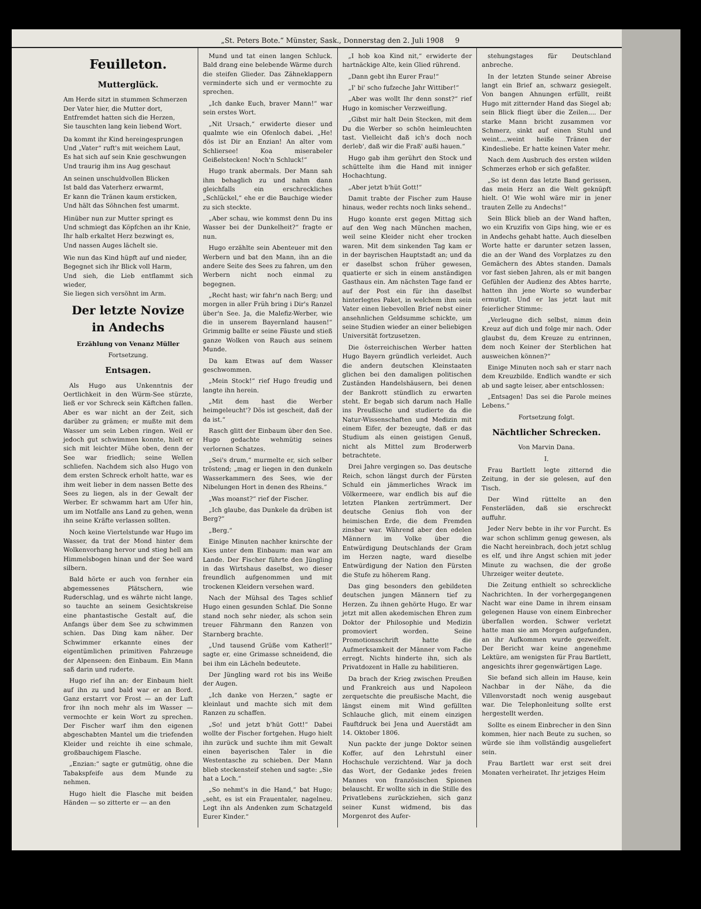„St. Peters Bote.“ Münster, Sask., Donnerstag den 2. Juli 1908 9
Feuilleton.
Mutterglück.
Am Herde sitzt in stummen Schmerzen
Der Vater hier, die Mutter dort,
Entfremdet hatten sich die Herzen,
Sie tauschten lang kein liebend Wort.
Da kommt ihr Kind hereingesprungen
Und „Vater“ ruft's mit weichem Laut,
Es hat sich auf sein Knie geschwungen
Und traurig ihm ins Aug geschaut
An seinen unschuldvollen Blicken
Ist bald das Vaterherz erwarmt,
Er kann die Tränen kaum ersticken,
Und hält das Söhnchen fest umarmt.
Hinüber nun zur Mutter springt es
Und schmiegt das Köpfchen an ihr Knie,
Ihr halb erkaltet Herz bezwingt es,
Und nassen Auges lächelt sie.
Wie nun das Kind hüpft auf und nieder,
Begegnet sich ihr Blick voll Harm,
Und sieh, die Lieb entflammt sich wieder,
Sie liegen sich versöhnt im Arm.
Der letzte Novize in Andechs
Erzählung von Venanz Müller
Fortsetzung.
Entsagen.
Als Hugo aus Unkenntnis der Oertlichkeit in den Würm-See stürzte, ließ er vor Schreck sein Käftchen fallen. Aber es war nicht an der Zeit, sich darüber zu grämen; er mußte mit dem Wasser um sein Leben ringen. Weil er jedoch gut schwimmen konnte, hielt er sich mit leichter Mühe oben, denn der See war friedlich; seine Wellen schliefen. Nachdem sich also Hugo von dem ersten Schreck erholt hatte, war es ihm weit lieber in dem nassen Bette des Sees zu liegen, als in der Gewalt der Werber. Er schwamm hart am Ufer hin, um im Notfalle ans Land zu gehen, wenn ihn seine Kräfte verlassen sollten.
Noch keine Viertelstunde war Hugo im Wasser, da trat der Mond hinter dem Wolkenvorhang hervor und stieg hell am Himmelsbogen hinan und der See ward silbern.
Bald hörte er auch von fernher ein abgemessenes Plätschern, wie Ruderschlag, und es währte nicht lange, so tauchte an seinem Gesichtskreise eine phantastische Gestalt auf, die Anfangs über dem See zu schwimmen schien. Das Ding kam näher. Der Schwimmer erkannte eines der eigentümlichen primitiven Fahrzeuge der Alpenseen: den Einbaum. Ein Mann saß darin und ruderte.
Hugo rief ihn an: der Einbaum hielt auf ihn zu und bald war er an Bord. Ganz erstarrt vor Frost — an der Luft fror ihn noch mehr als im Wasser — vermochte er kein Wort zu sprechen. Der Fischer warf ihm den eigenen abgeschabten Mantel um die triefenden Kleider und reichte ih eine schmale, großbauchigem Flasche.
„Enzian:“ sagte er gutmütig, ohne die Tabakspfeife aus dem Munde zu nehmen.
Hugo hielt die Flasche mit beiden Händen — so zitterte er — an den
Mund und tat einen langen Schluck. Bald drang eine belebende Wärme durch die steifen Glieder. Das Zähneklappern verminderte sich und er vermochte zu sprechen.
„Ich danke Euch, braver Mann!“ war sein erstes Wort.
„Nit Ursach,“ erwiderte dieser und qualmte wie ein Ofenloch dabei. „He! dös ist Dir an Enzian! An alter vom Schliersee! Koa miserabeler Geißelstecken! Noch'n Schluck!“
Hugo trank abermals. Der Mann sah ihm behaglich zu und nahm dann gleichfalls ein erschreckliches „Schlückel,“ ehe er die Bauchige wieder zu sich steckte.
„Aber schau, wie kommst denn Du ins Wasser bei der Dunkelheit?“ fragte er nun.
Hugo erzählte sein Abenteuer mit den Werbern und bat den Mann, ihn an die andere Seite des Sees zu fahren, um den Werbern nicht noch einmal zu begegnen.
„Recht hast; wir fahr'n nach Berg; und morgen in aller Früh bring i Dir's Ranzel über'n See. Ja, die Malefiz-Werber, wie die in unserem Bayernland hausen!“ Grimmig ballte er seine Fäuste und stieß ganze Wolken von Rauch aus seinem Munde.
Da kam Etwas auf dem Wasser geschwommen.
„Mein Stock!“ rief Hugo freudig und langte ihn herein.
„Mit dem hast die Werber heimgeleucht'? Dös ist gescheit, daß der da ist.“
Rasch glitt der Einbaum über den See. Hugo gedachte wehmütig seines verlornen Schatzes.
„Sei's drum,“ murmelte er, sich selber tröstend; „mag er liegen in den dunkeln Wasserkammern des Sees, wie der Nibelungen Hort in denen des Rheins.“
„Was moanst?“ rief der Fischer.
„Ich glaube, das Dunkele da drüben ist Berg?“
„Berg.“
Einige Minuten nachher knirschte der Kies unter dem Einbaum: man war am Lande. Der Fischer führte den Jüngling in das Wirtshaus daselbst, wo dieser freundlich aufgenommen und mit trockenen Kleidern versehen ward.
Nach der Mühsal des Tages schlief Hugo einen gesunden Schlaf. Die Sonne stand noch sehr nieder, als schon sein treuer Fährmann den Ranzen von Starnberg brachte.
„Und tausend Grüße vom Katherl!“ sagte er, eine Grimasse schneidend, die bei ihm ein Lächeln bedeutete.
Der Jüngling ward rot bis ins Weiße der Augen.
„Ich danke von Herzen,“ sagte er kleinlaut und machte sich mit dem Ranzen zu schaffen.
„So! und jetzt b'hüt Gott!“ Dabei wollte der Fischer fortgehen. Hugo hielt ihn zurück und suchte ihm mit Gewalt einen bayerischen Taler in die Westentasche zu schieben. Der Mann blieb steckensteif stehen und sagte: „Sie hat a Loch.“
„So nehmt's in die Hand,“ bat Hugo; „seht, es ist ein Frauentaler, nagelneu. Legt ihn als Andenken zum Schatzgeld Eurer Kinder.“
„I hob koa Kind nit,“ erwiderte der hartnäckige Alte, kein Glied rührend.
„Dann gebt ihn Eurer Frau!“
„I' bi' scho fufzeche Jahr Wittiber!“
„Aber was wollt Ihr denn sonst?“ rief Hugo in komischer Verzweiflung.
„Gibst mir halt Dein Stecken, mit dem Du die Werber so schön heimleuchten tast. Vielleicht daß ich's doch noch derleb', daß wir die Fraß' außi hauen.“
Hugo gab ihm gerührt den Stock und schüttelte ihm die Hand mit inniger Hochachtung.
„Aber jetzt b'hüt Gott!“
Damit trabte der Fischer zum Hause hinaus, weder rechts noch links sehend..
Hugo konnte erst gegen Mittag sich auf den Weg nach München machen, weil seine Kleider nicht eher trocken waren. Mit dem sinkenden Tag kam er in der bayrischen Hauptstadt an; und da er daselbst schon früher gewesen, quatierte er sich in einem anständigen Gasthaus ein. Am nächsten Tage fand er auf der Post ein für ihn daselbst hinterlegtes Paket, in welchem ihm sein Vater einen liebevollen Brief nebst einer ansehnlichen Geldsumme schickte, um seine Studien wieder an einer beliebigen Universität fortzusetzen.
Die österreichischen Werber hatten Hugo Bayern gründlich verleidet. Auch die andern deutschen Kleinstaaten glichen bei den damaligen politischen Zuständen Handelshäusern, bei denen der Bankrott stündlich zu erwarten steht. Er begab sich darum nach Halle ins Preußische und studierte da die Natur-Wissenschaften und Medizin mit einem Eifer, der bezeugte, daß er das Studium als einen geistigen Genuß, nicht als Mittel zum Broderwerb betrachtete.
Drei Jahre vergingen so. Das deutsche Reich, schon längst durch der Fürsten Schuld ein jämmerliches Wrack im Völkermeere, war endlich bis auf die letzten Planken zertrümmert. Der deutsche Genius floh von der heimischen Erde, die dem Fremden zinsbar war. Während aber den edelen Männern im Volke über die Entwürdigung Deutschlands der Gram im Herzen nagte, ward dieselbe Entwürdigung der Nation den Fürsten die Stufe zu höherem Rang.
Das ging besonders den gebildeten deutschen jungen Männern tief zu Herzen. Zu ihnen gehörte Hugo. Er war jetzt mit allen akedemischen Ehren zum Doktor der Philosophie und Medizin promoviert worden. Seine Promotionsschrift hatte die Aufmerksamkeit der Männer vom Fache erregt. Nichts hinderte ihn, sich als Privatdozent in Halle zu habilitieren.
Da brach der Krieg zwischen Preußen und Frankreich aus und Napoleon zerquetschte die preußische Macht, die längst einem mit Wind gefüllten Schlauche glich, mit einem einzigen Fauftdruck bei Jena und Auerstädt am 14. Oktober 1806.
Nun packte der junge Doktor seinen Koffer, auf den Lehrstuhl einer Hochschule verzichtend. War ja doch das Wort, der Gedanke jedes freien Mannes von französischen Spionen belauscht. Er wollte sich in die Stille des Privatlebens zurückziehen, sich ganz seiner Kunst widmend, bis das Morgenrot des Aufer-
stehungstages für Deutschland anbreche.
In der letzten Stunde seiner Abreise langt ein Brief an, schwarz gesiegelt. Von bangen Ahnungen erfüllt, reißt Hugo mit zitternder Hand das Siegel ab; sein Blick fliegt über die Zeilen.... Der starke Mann bricht zusammen vor Schmerz, sinkt auf einen Stuhl und weint....weint heiße Tränen der Kindesliebe. Er hatte keinen Vater mehr.
Nach dem Ausbruch des ersten wilden Schmerzes erhob er sich gefaßter.
„So ist denn das letzte Band gerissen, das mein Herz an die Welt geknüpft hielt. O! Wie wohl wäre mir in jener trauten Zelle zu Andechs!“
Sein Blick blieb an der Wand haften, wo ein Kruzifix von Gips hing, wie er es in Andechs gehabt hatte. Auch dieselben Worte hatte er darunter setzen lassen, die an der Wand des Vorplatzes zu den Gemächern des Abtes standen. Damals vor fast sieben Jahren, als er mit bangen Gefühlen der Audienz des Abtes harrte, hatten ihn jene Worte so wunderbar ermutigt. Und er las jetzt laut mit feierlicher Stimme:
„Verleugne dich selbst, nimm dein Kreuz auf dich und folge mir nach. Oder glaubst du, dem Kreuze zu entrinnen, dem noch Keiner der Sterblichen hat ausweichen können?“
Einige Minuten noch sah er starr nach dem Kreuzbilde. Endlich wandte er sich ab und sagte leiser, aber entschlossen:
„Entsagen! Das sei die Parole meines Lebens.“
Fortsetzung folgt.
Nächtlicher Schrecken.
Von Marvin Dana.
I.
Frau Bartlett legte zitternd die Zeitung, in der sie gelesen, auf den Tisch.
Der Wind rüttelte an den Fensterläden, daß sie erschreckt auffuhr.
Jeder Nerv bebte in ihr vor Furcht. Es war schon schlimm genug gewesen, als die Nacht hereinbrach, doch jetzt schlug es elf, und ihre Angst schien mit jeder Minute zu wachsen, die der große Uhrzeiger weiter deutete.
Die Zeitung enthielt so schreckliche Nachrichten. In der vorhergegangenen Nacht war eine Dame in ihrem einsam gelegenen Hause von einem Einbrecher überfallen worden. Schwer verletzt hatte man sie am Morgen aufgefunden, an ihr Aufkommen wurde gezweifelt. Der Bericht war keine angenehme Lektüre, am wenigsten für Frau Bartlett, angesichts ihrer gegenwärtigen Lage.
Sie befand sich allein im Hause, kein Nachbar in der Nähe, da die Villenvorstadt noch wenig ausgebaut war. Die Telephonleitung sollte erst hergestellt werden.
Sollte es einem Einbrecher in den Sinn kommen, hier nach Beute zu suchen, so würde sie ihm vollständig ausgeliefert sein.
Frau Bartlett war erst seit drei Monaten verheiratet. Ihr jetziges Heim